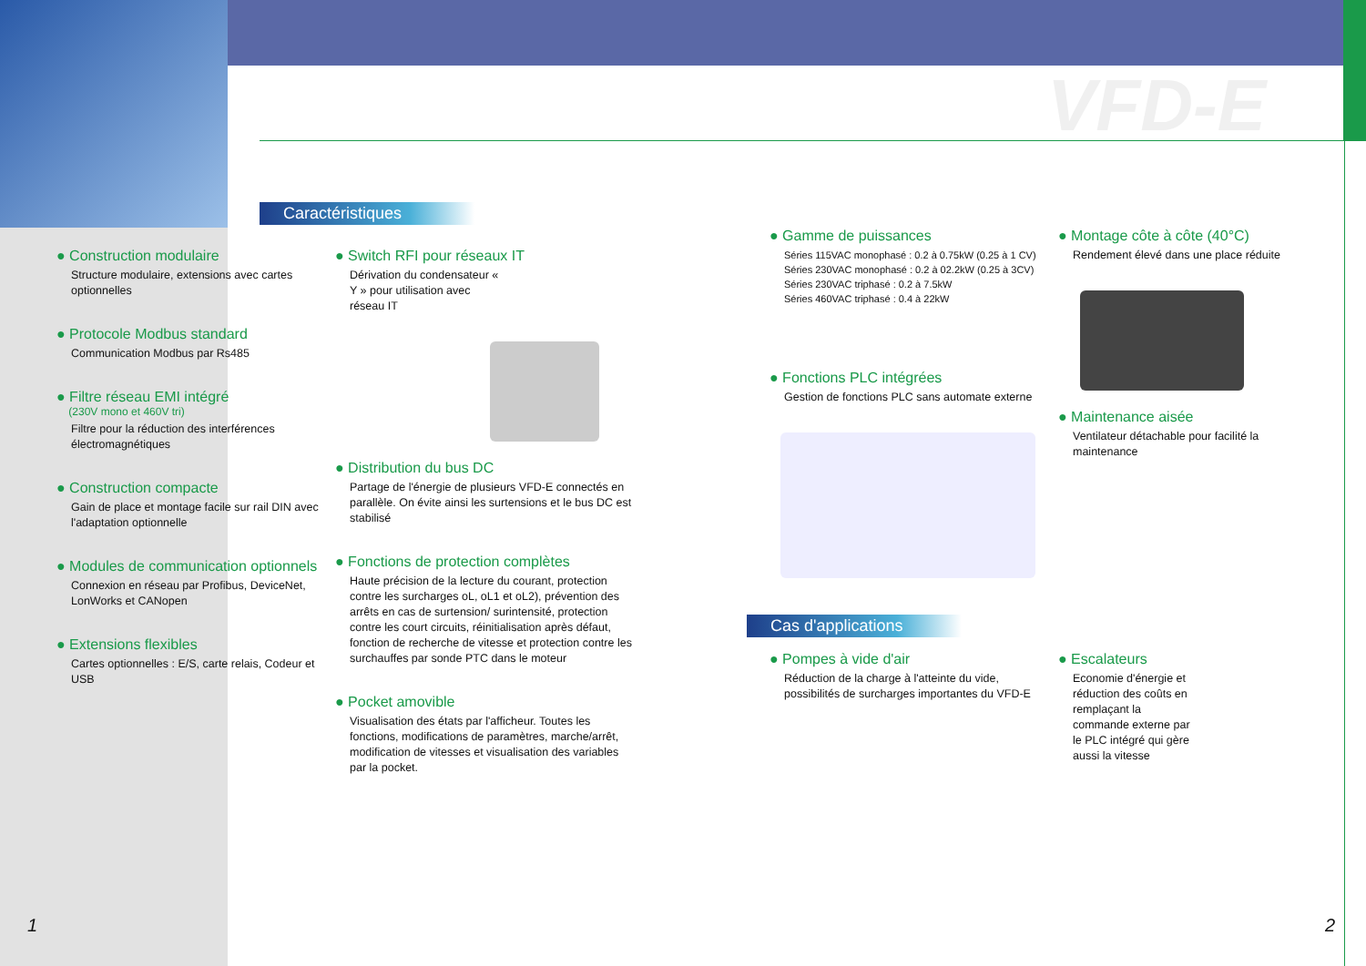VFD-E
Caractéristiques
● Construction modulaire
Structure modulaire, extensions avec cartes optionnelles
● Protocole Modbus standard
Communication Modbus par Rs485
● Filtre réseau EMI intégré
(230V mono et 460V tri)
Filtre pour la réduction des interférences électromagnétiques
● Construction compacte
Gain de place et montage facile sur rail DIN avec l'adaptation optionnelle
● Modules de communication optionnels
Connexion en réseau par Profibus, DeviceNet, LonWorks et CANopen
● Extensions flexibles
Cartes optionnelles : E/S, carte relais, Codeur et USB
● Switch RFI pour réseaux IT
Dérivation du condensateur « Y » pour utilisation avec réseau IT
● Distribution du bus DC
Partage de l'énergie de plusieurs VFD-E connectés en parallèle. On évite ainsi les surtensions et le bus DC est stabilisé
● Fonctions de protection complètes
Haute précision de la lecture du courant, protection contre les surcharges oL, oL1 et oL2), prévention des arrêts en cas de surtension/ surintensité, protection contre les court circuits, réinitialisation après défaut, fonction de recherche de vitesse et protection contre les surchauffes par sonde PTC dans le moteur
● Pocket amovible
Visualisation des états par l'afficheur. Toutes les fonctions, modifications de paramètres, marche/arrêt, modification de vitesses et visualisation des variables par la pocket.
● Gamme de puissances
Séries 115VAC monophasé : 0.2 à 0.75kW (0.25 à 1 CV)
Séries 230VAC monophasé : 0.2 à 02.2kW (0.25 à 3CV)
Séries 230VAC triphasé : 0.2 à 7.5kW
Séries 460VAC triphasé : 0.4 à 22kW
● Fonctions PLC intégrées
Gestion de fonctions PLC sans automate externe
● Montage côte à côte (40°C)
Rendement élevé dans une place réduite
● Maintenance aisée
Ventilateur détachable pour facilité la maintenance
Cas d'applications
● Pompes à vide d'air
Réduction de la charge à l'atteinte du vide, possibilités de surcharges importantes du VFD-E
● Escalateurs
Economie d'énergie et réduction des coûts en remplaçant la commande externe par le PLC intégré qui gère aussi la vitesse
1 2